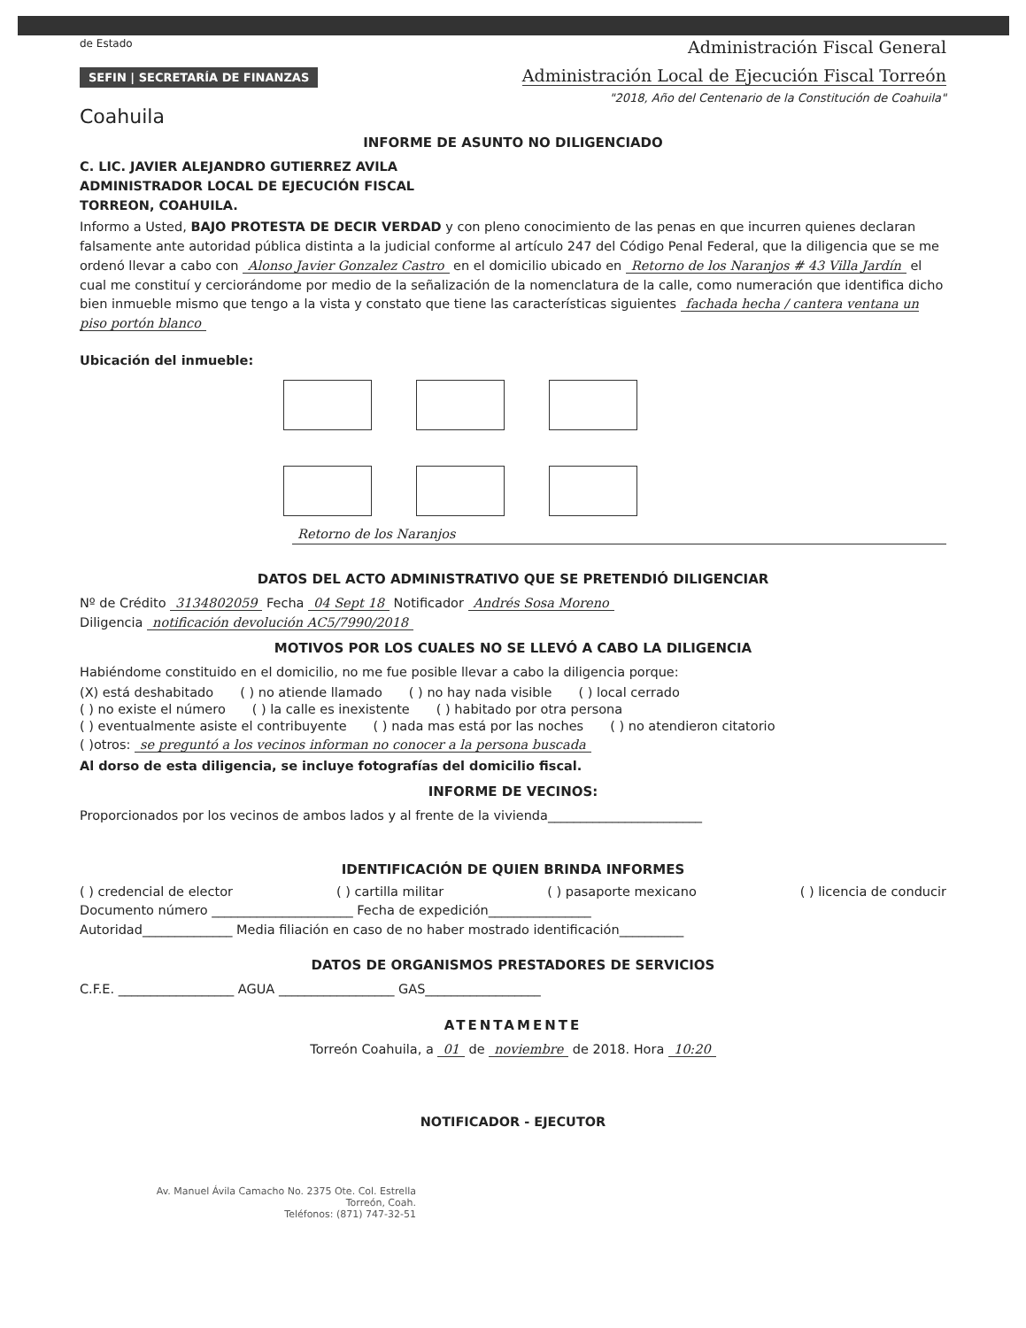de Estado
SEFIN | SECRETARÍA DE FINANZAS
Coahuila
Administración Fiscal General
Administración Local de Ejecución Fiscal Torreón
"2018, Año del Centenario de la Constitución de Coahuila"
INFORME DE ASUNTO NO DILIGENCIADO
C. LIC. JAVIER ALEJANDRO GUTIERREZ AVILA
ADMINISTRADOR LOCAL DE EJECUCIÓN FISCAL
TORREON, COAHUILA.
Informo a Usted, BAJO PROTESTA DE DECIR VERDAD y con pleno conocimiento de las penas en que incurren quienes declaran falsamente ante autoridad pública distinta a la judicial conforme al artículo 247 del Código Penal Federal, que la diligencia que se me ordenó llevar a cabo con Alonso Javier Gonzalez Castro en el domicilio ubicado en Retorno de los Naranjos # 43 Villa Jardín el cual me constituí y cerciorándome por medio de la señalización de la nomenclatura de la calle, como numeración que identifica dicho bien inmueble mismo que tengo a la vista y constato que tiene las características siguientes fachada hecha / cantera ventana un piso portón blanco
Ubicación del inmueble:
Retorno de los Naranjos
DATOS DEL ACTO ADMINISTRATIVO QUE SE PRETENDIÓ DILIGENCIAR
Nº de Crédito 3134802059 Fecha 04 Sept 18 Notificador Andrés Sosa Moreno
Diligencia notificación devolución AC5/7990/2018
MOTIVOS POR LOS CUALES NO SE LLEVÓ A CABO LA DILIGENCIA
Habiéndome constituido en el domicilio, no me fue posible llevar a cabo la diligencia porque:
(X) está deshabitado ( ) no atiende llamado ( ) no hay nada visible ( ) local cerrado
( ) no existe el número ( ) la calle es inexistente ( ) habitado por otra persona
( ) eventualmente asiste el contribuyente ( ) nada mas está por las noches ( ) no atendieron citatorio
( )otros: se preguntó a los vecinos informan no conocer a la persona buscada
Al dorso de esta diligencia, se incluye fotografías del domicilio fiscal.
INFORME DE VECINOS:
Proporcionados por los vecinos de ambos lados y al frente de la vivienda________________________
IDENTIFICACIÓN DE QUIEN BRINDA INFORMES
( ) credencial de elector ( ) cartilla militar ( ) pasaporte mexicano ( ) licencia de conducir
Documento número ______________________ Fecha de expedición________________
Autoridad______________ Media filiación en caso de no haber mostrado identificación__________
DATOS DE ORGANISMOS PRESTADORES DE SERVICIOS
C.F.E. __________________ AGUA __________________ GAS__________________
ATENTAMENTE
Torreón Coahuila, a 01 de noviembre de 2018. Hora 10:20
NOTIFICADOR - EJECUTOR
Av. Manuel Ávila Camacho No. 2375 Ote. Col. Estrella
Torreón, Coah.
Teléfonos: (871) 747-32-51